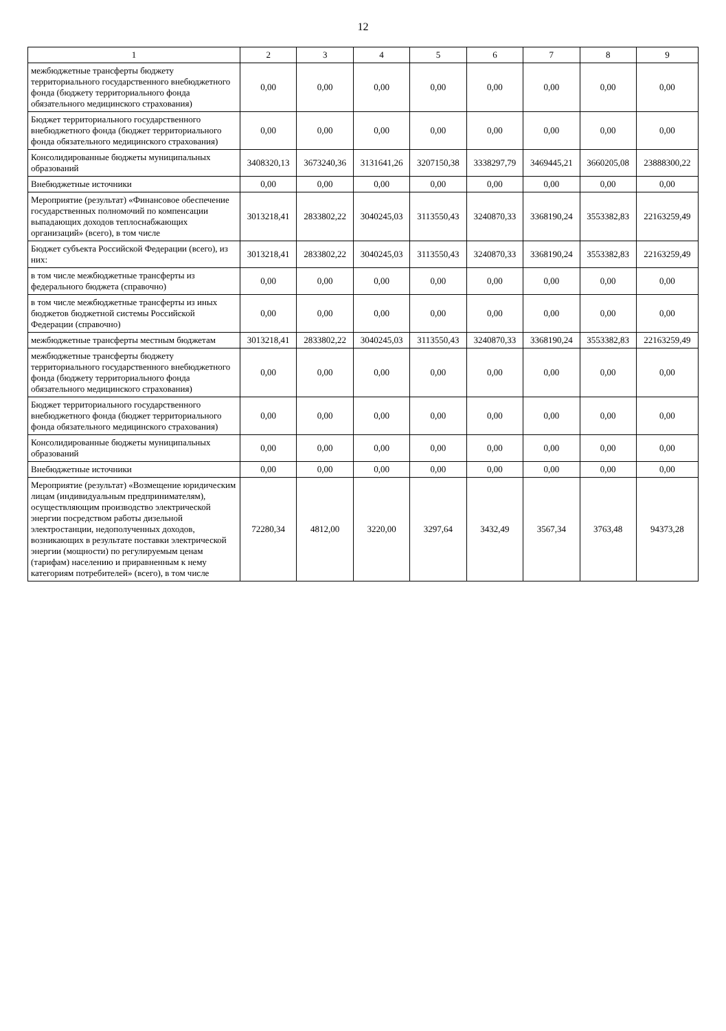12
| 1 | 2 | 3 | 4 | 5 | 6 | 7 | 8 | 9 |
| --- | --- | --- | --- | --- | --- | --- | --- | --- |
| межбюджетные трансферты бюджету территориального государственного внебюджетного фонда (бюджету территориального фонда обязательного медицинского страхования) | 0,00 | 0,00 | 0,00 | 0,00 | 0,00 | 0,00 | 0,00 | 0,00 |
| Бюджет территориального государственного внебюджетного фонда (бюджет территориального фонда обязательного медицинского страхования) | 0,00 | 0,00 | 0,00 | 0,00 | 0,00 | 0,00 | 0,00 | 0,00 |
| Консолидированные бюджеты муниципальных образований | 3408320,13 | 3673240,36 | 3131641,26 | 3207150,38 | 3338297,79 | 3469445,21 | 3660205,08 | 23888300,22 |
| Внебюджетные источники | 0,00 | 0,00 | 0,00 | 0,00 | 0,00 | 0,00 | 0,00 | 0,00 |
| Мероприятие (результат) «Финансовое обеспечение государственных полномочий по компенсации выпадающих доходов теплоснабжающих организаций» (всего), в том числе | 3013218,41 | 2833802,22 | 3040245,03 | 3113550,43 | 3240870,33 | 3368190,24 | 3553382,83 | 22163259,49 |
| Бюджет субъекта Российской Федерации (всего), из них: | 3013218,41 | 2833802,22 | 3040245,03 | 3113550,43 | 3240870,33 | 3368190,24 | 3553382,83 | 22163259,49 |
| в том числе межбюджетные трансферты из федерального бюджета (справочно) | 0,00 | 0,00 | 0,00 | 0,00 | 0,00 | 0,00 | 0,00 | 0,00 |
| в том числе межбюджетные трансферты из иных бюджетов бюджетной системы Российской Федерации (справочно) | 0,00 | 0,00 | 0,00 | 0,00 | 0,00 | 0,00 | 0,00 | 0,00 |
| межбюджетные трансферты местным бюджетам | 3013218,41 | 2833802,22 | 3040245,03 | 3113550,43 | 3240870,33 | 3368190,24 | 3553382,83 | 22163259,49 |
| межбюджетные трансферты бюджету территориального государственного внебюджетного фонда (бюджету территориального фонда обязательного медицинского страхования) | 0,00 | 0,00 | 0,00 | 0,00 | 0,00 | 0,00 | 0,00 | 0,00 |
| Бюджет территориального государственного внебюджетного фонда (бюджет территориального фонда обязательного медицинского страхования) | 0,00 | 0,00 | 0,00 | 0,00 | 0,00 | 0,00 | 0,00 | 0,00 |
| Консолидированные бюджеты муниципальных образований | 0,00 | 0,00 | 0,00 | 0,00 | 0,00 | 0,00 | 0,00 | 0,00 |
| Внебюджетные источники | 0,00 | 0,00 | 0,00 | 0,00 | 0,00 | 0,00 | 0,00 | 0,00 |
| Мероприятие (результат) «Возмещение юридическим лицам (индивидуальным предпринимателям), осуществляющим производство электрической энергии посредством работы дизельной электростанции, недополученных доходов, возникающих в результате поставки электрической энергии (мощности) по регулируемым ценам (тарифам) населению и приравненным к нему категориям потребителей» (всего), в том числе | 72280,34 | 4812,00 | 3220,00 | 3297,64 | 3432,49 | 3567,34 | 3763,48 | 94373,28 |